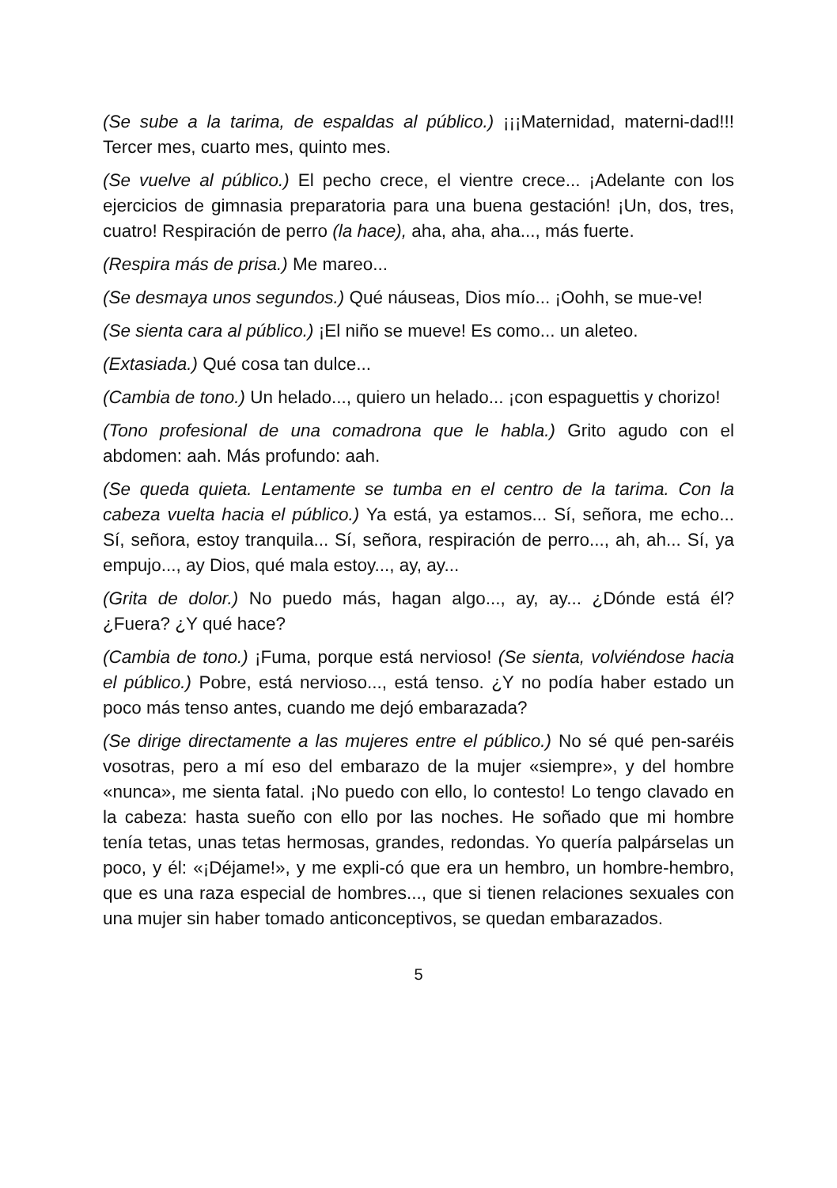(Se sube a la tarima, de espaldas al público.) ¡¡¡Maternidad, materni-dad!!! Tercer mes, cuarto mes, quinto mes.
(Se vuelve al público.) El pecho crece, el vientre crece... ¡Adelante con los ejercicios de gimnasia preparatoria para una buena gestación! ¡Un, dos, tres, cuatro! Respiración de perro (la hace), aha, aha, aha..., más fuerte.
(Respira más de prisa.) Me mareo...
(Se desmaya unos segundos.) Qué náuseas, Dios mío... ¡Oohh, se mue-ve!
(Se sienta cara al público.) ¡El niño se mueve! Es como... un aleteo.
(Extasiada.) Qué cosa tan dulce...
(Cambia de tono.) Un helado..., quiero un helado... ¡con espaguettis y chorizo!
(Tono profesional de una comadrona que le habla.) Grito agudo con el abdomen: aah. Más profundo: aah.
(Se queda quieta. Lentamente se tumba en el centro de la tarima. Con la cabeza vuelta hacia el público.) Ya está, ya estamos... Sí, señora, me echo... Sí, señora, estoy tranquila... Sí, señora, respiración de perro..., ah, ah... Sí, ya empujo..., ay Dios, qué mala estoy..., ay, ay...
(Grita de dolor.) No puedo más, hagan algo..., ay, ay... ¿Dónde está él? ¿Fuera? ¿Y qué hace?
(Cambia de tono.) ¡Fuma, porque está nervioso! (Se sienta, volviéndose hacia el público.) Pobre, está nervioso..., está tenso. ¿Y no podía haber estado un poco más tenso antes, cuando me dejó embarazada?
(Se dirige directamente a las mujeres entre el público.) No sé qué pen-saréis vosotras, pero a mí eso del embarazo de la mujer «siempre», y del hombre «nunca», me sienta fatal. ¡No puedo con ello, lo contesto! Lo tengo clavado en la cabeza: hasta sueño con ello por las noches. He soñado que mi hombre tenía tetas, unas tetas hermosas, grandes, redondas. Yo quería palpárselas un poco, y él: «¡Déjame!», y me expli-có que era un hembro, un hombre-hembro, que es una raza especial de hombres..., que si tienen relaciones sexuales con una mujer sin haber tomado anticonceptivos, se quedan embarazados.
5